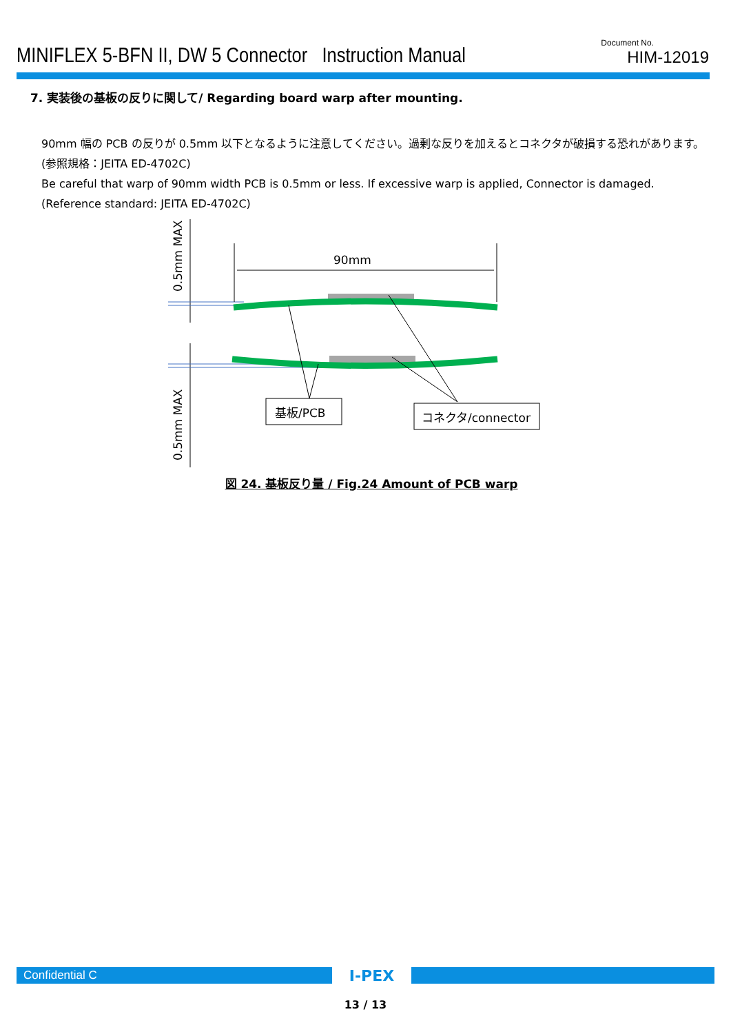MINIFLEX 5-BFN II, DW 5 Connector Instruction Manual
Document No.
HIM-12019
7. 実装後の基板の反りに関して/ Regarding board warp after mounting.
90mm 幅の PCB の反りが 0.5mm 以下となるように注意してください。過剰な反りを加えるとコネクタが破損する恐れがあります。
(参照規格：JEITA ED-4702C)
Be careful that warp of 90mm width PCB is 0.5mm or less. If excessive warp is applied, Connector is damaged.
(Reference standard: JEITA ED-4702C)
0.5mm MAX
0.5mm MAX
90mm
基板/PCB
コネクタ/connector
図 24. 基板反り量 / Fig.24 Amount of PCB warp
Confidential C
I-PEX
13 / 13